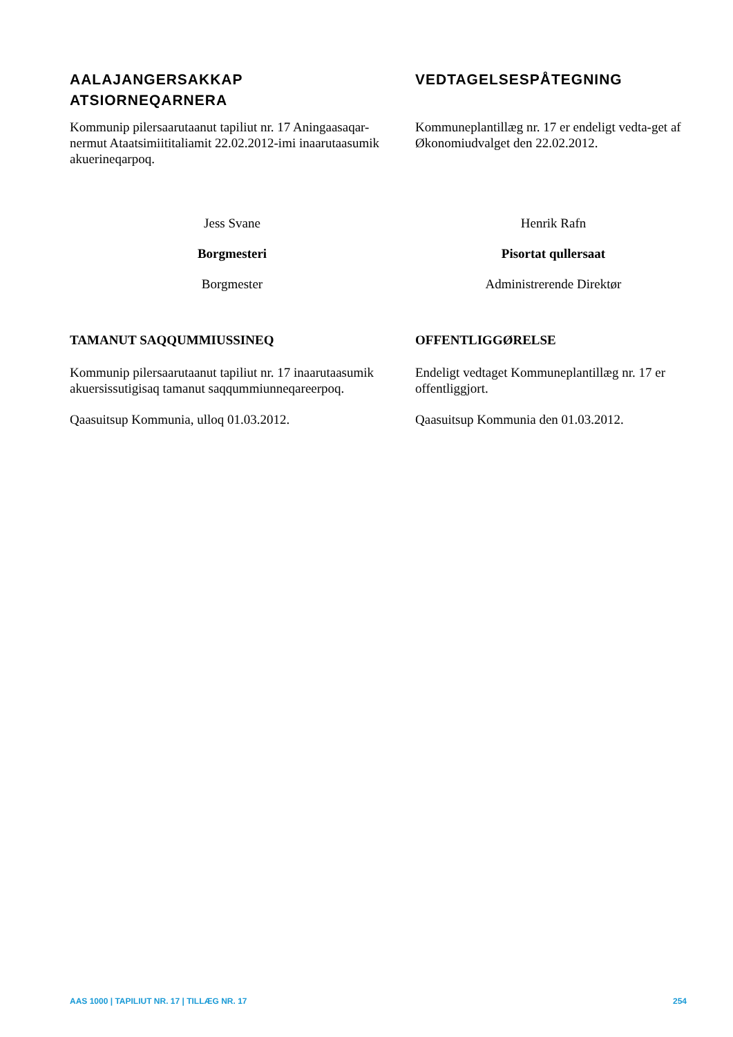AALAJANGERSAKKAP
ATSIORNEQARNERA
Kommunip pilersaarutaanut tapiliut nr. 17 Aningaasaqar-nermut Ataatsimiititaliamit 22.02.2012-imi inaarutaasumik akuerineqarpoq.
Jess Svane
Borgmesteri
Borgmester
TAMANUT SAQQUMMIUSSINEQ
Kommunip pilersaarutaanut tapiliut nr. 17 inaarutaasumik akuersissutigisaq tamanut saqqummiunneqareerpoq.
Qaasuitsup Kommunia, ulloq 01.03.2012.
VEDTAGELSESPÅTEGNING
Kommuneplantillæg nr. 17 er endeligt vedta-get af Økonomiudvalget den 22.02.2012.
Henrik Rafn
Pisortat qullersaat
Administrerende Direktør
OFFENTLIGGØRELSE
Endeligt vedtaget Kommuneplantillæg nr. 17 er offentliggjort.
Qaasuitsup Kommunia den 01.03.2012.
AAS 1000 | TAPILIUT NR. 17 | TILLÆG NR. 17 254